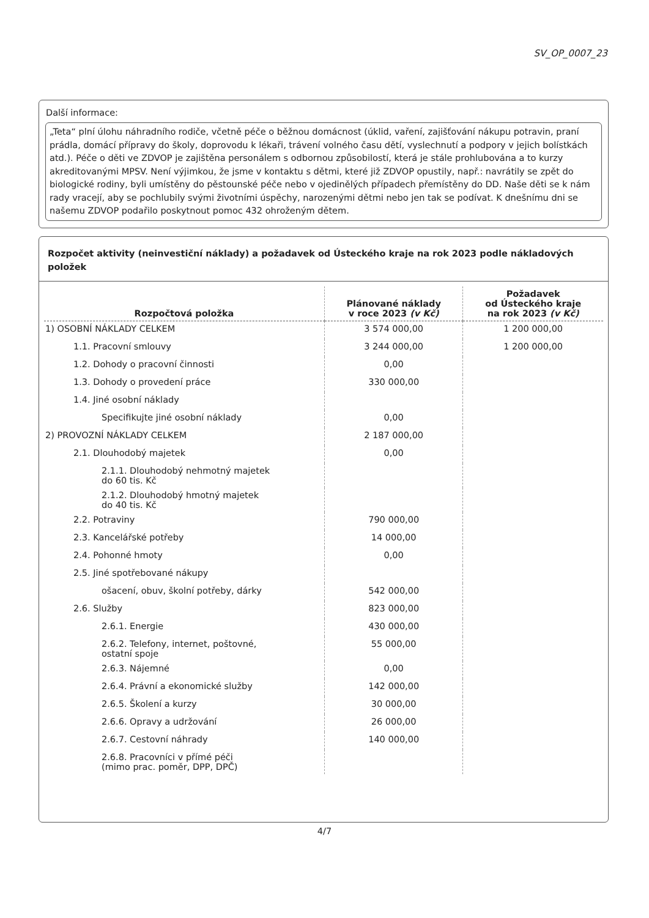SV_OP_0007_23
Další informace:
„Teta“ plní úlohu náhradního rodiče, včetně péče o běžnou domácnost (úklid, vaření, zajišťování nákupu potravin, praní prádla, domácí přípravy do školy, doprovodu k lékaři, trávení volného času dětí, vyslechnutí a podpory v jejich bolístkách atd.). Péče o děti ve ZDVOP je zajištěna personálem s odbornou způsobilostí, která je stále prohlubována a to kurzy akreditovanými MPSV. Není výjimkou, že jsme v kontaktu s dětmi, které již ZDVOP opustily, např.: navrátily se zpět do biologické rodiny, byli umístěny do pěstounské péče nebo v ojedinělých případech přemístěny do DD. Naše děti se k nám rady vracejí, aby se pochlubily svými životními úspěchy, narozenými dětmi nebo jen tak se podívat. K dnešnímu dni se našemu ZDVOP podařilo poskytnout pomoc 432 ohroženým dětem.
Rozpočet aktivity (neinvestiční náklady) a požadavek od Ústeckého kraje na rok 2023 podle nákladových položek
| Rozpočtová položka | Plánované náklady v roce 2023 (v Kč) | Požadavek od Ústeckého kraje na rok 2023 (v Kč) |
| --- | --- | --- |
| 1) OSOBNÍ NÁKLADY CELKEM | 3 574 000,00 | 1 200 000,00 |
| 1.1. Pracovní smlouvy | 3 244 000,00 | 1 200 000,00 |
| 1.2. Dohody o pracovní činnosti | 0,00 | |
| 1.3. Dohody o provedení práce | 330 000,00 | |
| 1.4. Jiné osobní náklady | | |
| Specifikujte jiné osobní náklady | 0,00 | |
| 2) PROVOZNÍ NÁKLADY CELKEM | 2 187 000,00 | |
| 2.1. Dlouhodobý majetek | 0,00 | |
| 2.1.1. Dlouhodobý nehmotný majetek do 60 tis. Kč | | |
| 2.1.2. Dlouhodobý hmotný majetek do 40 tis. Kč | | |
| 2.2. Potraviny | 790 000,00 | |
| 2.3. Kancelářské potřeby | 14 000,00 | |
| 2.4. Pohonné hmoty | 0,00 | |
| 2.5. Jiné spotřebované nákupy | | |
| ošacení, obuv, školní potřeby, dárky | 542 000,00 | |
| 2.6. Služby | 823 000,00 | |
| 2.6.1. Energie | 430 000,00 | |
| 2.6.2. Telefony, internet, poštovné, ostatní spoje | 55 000,00 | |
| 2.6.3. Nájemné | 0,00 | |
| 2.6.4. Právní a ekonomické služby | 142 000,00 | |
| 2.6.5. Školení a kurzy | 30 000,00 | |
| 2.6.6. Opravy a udržování | 26 000,00 | |
| 2.6.7. Cestovní náhrady | 140 000,00 | |
| 2.6.8. Pracovníci v přímé péči (mimo prac. poměr, DPP, DPČ) | | |
4/7